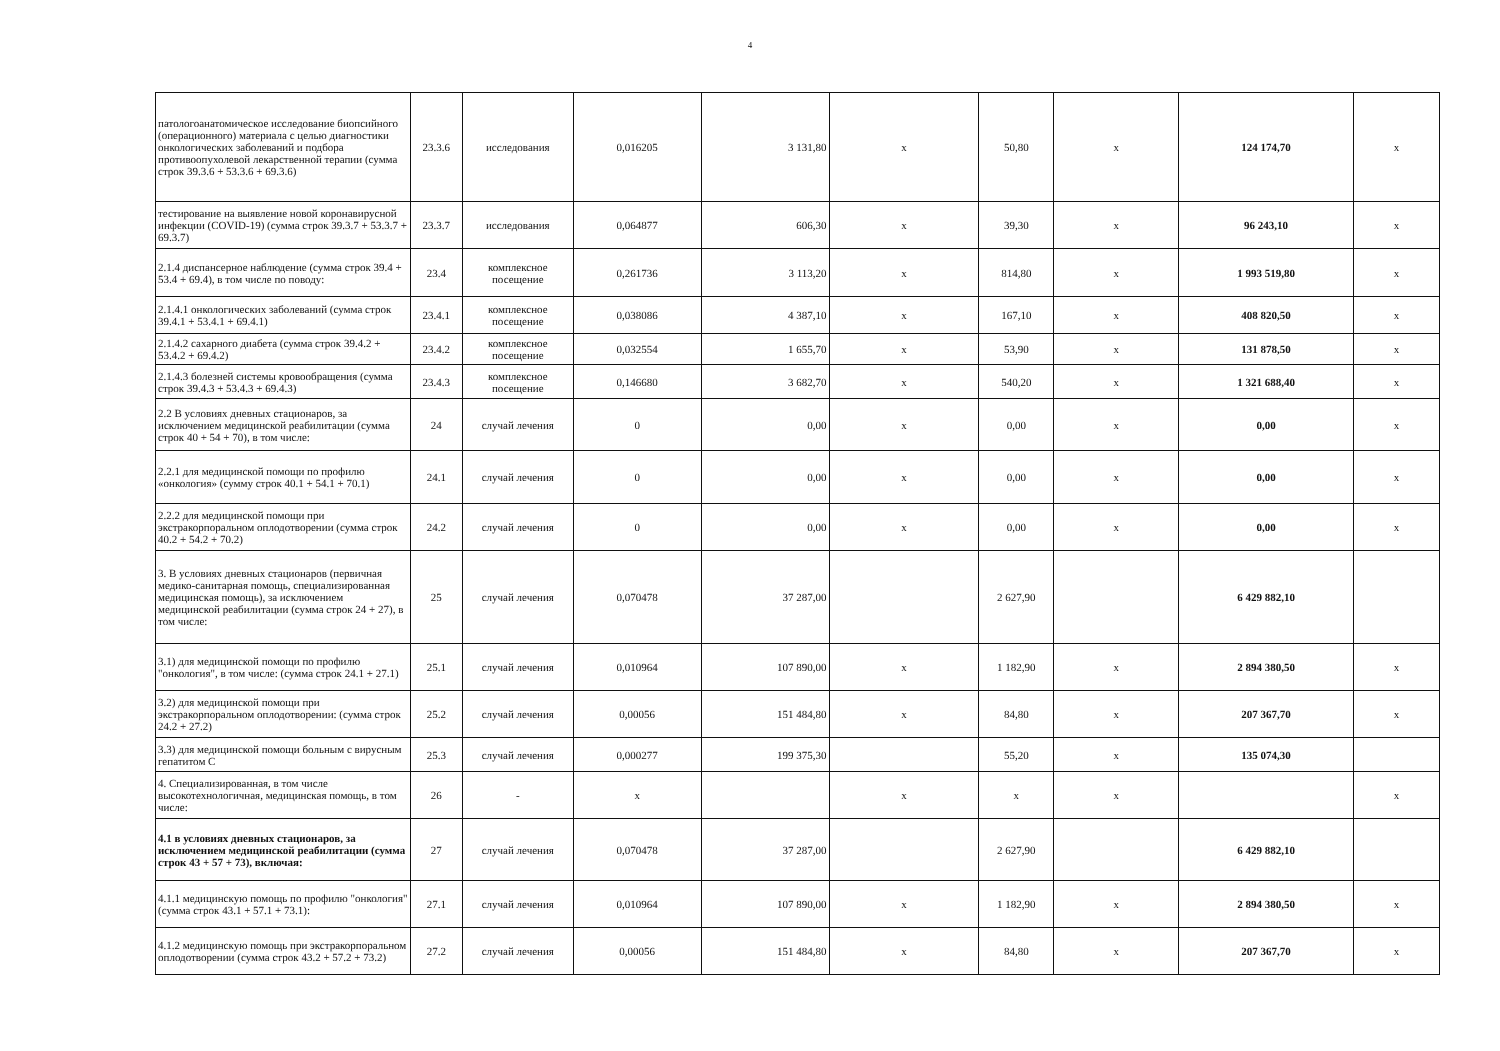4
| патологоанатомическое исследование биопсийного (операционного) материала с целью диагностики онкологических заболеваний и подбора противоопухолевой лекарственной терапии (сумма строк 39.3.6 + 53.3.6 + 69.3.6) | 23.3.6 | исследования | 0,016205 | 3 131,80 | x | 50,80 | x | 124 174,70 | x |
| тестирование на выявление новой коронавирусной инфекции (COVID-19) (сумма строк 39.3.7 + 53.3.7 + 69.3.7) | 23.3.7 | исследования | 0,064877 | 606,30 | x | 39,30 | x | 96 243,10 | x |
| 2.1.4 диспансерное наблюдение (сумма строк 39.4 + 53.4 + 69.4), в том числе по поводу: | 23.4 | комплексное посещение | 0,261736 | 3 113,20 | x | 814,80 | x | 1 993 519,80 | x |
| 2.1.4.1 онкологических заболеваний (сумма строк 39.4.1 + 53.4.1 + 69.4.1) | 23.4.1 | комплексное посещение | 0,038086 | 4 387,10 | x | 167,10 | x | 408 820,50 | x |
| 2.1.4.2 сахарного диабета (сумма строк 39.4.2 + 53.4.2 + 69.4.2) | 23.4.2 | комплексное посещение | 0,032554 | 1 655,70 | x | 53,90 | x | 131 878,50 | x |
| 2.1.4.3 болезней системы кровообращения (сумма строк 39.4.3 + 53.4.3 + 69.4.3) | 23.4.3 | комплексное посещение | 0,146680 | 3 682,70 | x | 540,20 | x | 1 321 688,40 | x |
| 2.2 В условиях дневных стационаров, за исключением медицинской реабилитации (сумма строк 40 + 54 + 70), в том числе: | 24 | случай лечения | 0 | 0,00 | x | 0,00 | x | 0,00 | x |
| 2.2.1 для медицинской помощи по профилю «онкология» (сумму строк 40.1 + 54.1 + 70.1) | 24.1 | случай лечения | 0 | 0,00 | x | 0,00 | x | 0,00 | x |
| 2.2.2 для медицинской помощи при экстракорпоральном оплодотворении (сумма строк 40.2 + 54.2 + 70.2) | 24.2 | случай лечения | 0 | 0,00 | x | 0,00 | x | 0,00 | x |
| 3. В условиях дневных стационаров (первичная медико-санитарная помощь, специализированная медицинская помощь), за исключением медицинской реабилитации (сумма строк 24 + 27), в том числе: | 25 | случай лечения | 0,070478 | 37 287,00 | | 2 627,90 | | 6 429 882,10 | |
| 3.1) для медицинской помощи по профилю "онкология", в том числе: (сумма строк 24.1 + 27.1) | 25.1 | случай лечения | 0,010964 | 107 890,00 | x | 1 182,90 | x | 2 894 380,50 | x |
| 3.2) для медицинской помощи при экстракорпоральном оплодотворении: (сумма строк 24.2 + 27.2) | 25.2 | случай лечения | 0,00056 | 151 484,80 | x | 84,80 | x | 207 367,70 | x |
| 3.3) для медицинской помощи больным с вирусным гепатитом С | 25.3 | случай лечения | 0,000277 | 199 375,30 | | 55,20 | x | 135 074,30 | |
| 4. Специализированная, в том числе высокотехнологичная, медицинская помощь, в том числе: | 26 | - | x | | x | x | x | | x |
| 4.1 в условиях дневных стационаров, за исключением медицинской реабилитации (сумма строк 43 + 57 + 73), включая: | 27 | случай лечения | 0,070478 | 37 287,00 | | 2 627,90 | | 6 429 882,10 | |
| 4.1.1 медицинскую помощь по профилю "онкология" (сумма строк 43.1 + 57.1 + 73.1): | 27.1 | случай лечения | 0,010964 | 107 890,00 | x | 1 182,90 | x | 2 894 380,50 | x |
| 4.1.2 медицинскую помощь при экстракорпоральном оплодотворении (сумма строк 43.2 + 57.2 + 73.2) | 27.2 | случай лечения | 0,00056 | 151 484,80 | x | 84,80 | x | 207 367,70 | x |